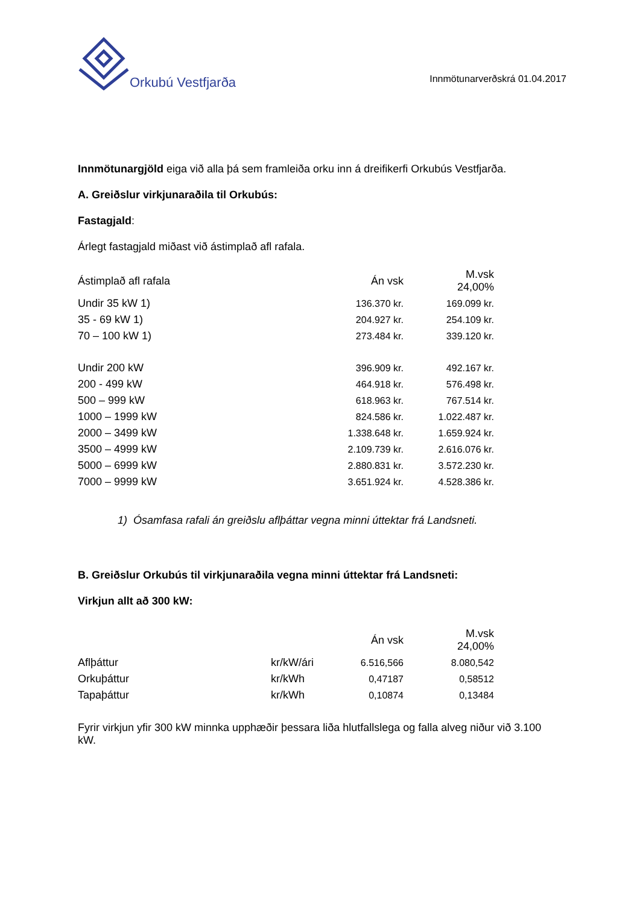Orkubú Vestfjarða
Innmötunarverðskrá 01.04.2017
Innmötunargjöld eiga við alla þá sem framleiða orku inn á dreifikerfi Orkubús Vestfjarða.
A. Greiðslur virkjunaraðila til Orkubús:
Fastagjald:
Árlegt fastagjald miðast við ástimplað afl rafala.
| Ástimplað afl rafala | Án vsk | M.vsk 24,00% |
| --- | --- | --- |
| Undir 35 kW 1) | 136.370 kr. | 169.099 kr. |
| 35 - 69 kW 1) | 204.927 kr. | 254.109 kr. |
| 70 – 100 kW 1) | 273.484 kr. | 339.120 kr. |
| Undir 200 kW | 396.909 kr. | 492.167 kr. |
| 200 - 499 kW | 464.918 kr. | 576.498 kr. |
| 500 – 999 kW | 618.963 kr. | 767.514 kr. |
| 1000 – 1999 kW | 824.586 kr. | 1.022.487 kr. |
| 2000 – 3499 kW | 1.338.648 kr. | 1.659.924 kr. |
| 3500 – 4999 kW | 2.109.739 kr. | 2.616.076 kr. |
| 5000 – 6999 kW | 2.880.831 kr. | 3.572.230 kr. |
| 7000 – 9999 kW | 3.651.924 kr. | 4.528.386 kr. |
1) Ósamfasa rafali án greiðslu aflþáttar vegna minni úttektar frá Landsneti.
B. Greiðslur Orkubús til virkjunaraðila vegna minni úttektar frá Landsneti:
Virkjun allt að 300 kW:
| | | Án vsk | M.vsk 24,00% |
| --- | --- | --- | --- |
| Aflþáttur | kr/kW/ári | 6.516,566 | 8.080,542 |
| Orkuþáttur | kr/kWh | 0,47187 | 0,58512 |
| Tapaþáttur | kr/kWh | 0,10874 | 0,13484 |
Fyrir virkjun yfir 300 kW minnka upphæðir þessara liða hlutfallslega og falla alveg niður við 3.100 kW.